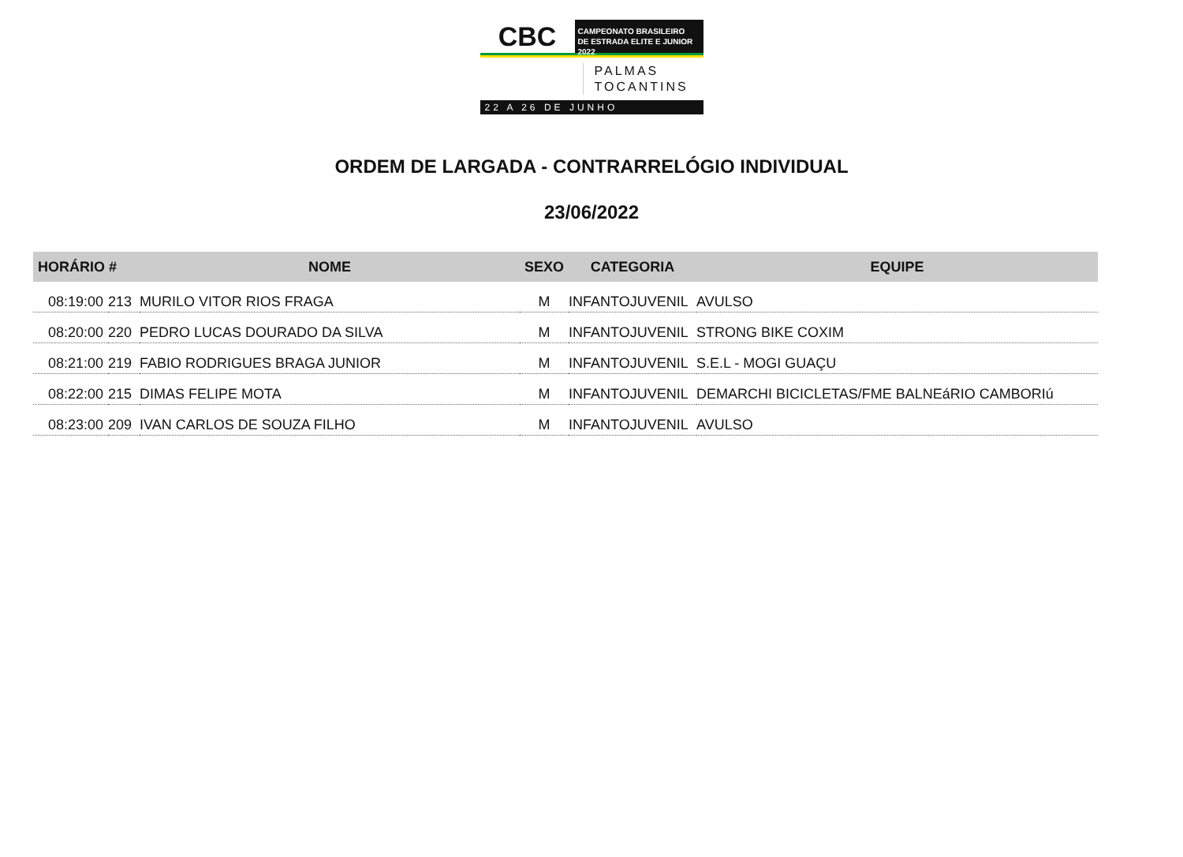CBC
CAMPEONATO BRASILEIRO
DE ESTRADA ELITE E JUNIOR 2022
PALMAS
TOCANTINS
22 A 26 DE JUNHO
ORDEM DE LARGADA - CONTRARRELÓGIO INDIVIDUAL
23/06/2022
| HORÁRIO | # | NOME | SEXO | CATEGORIA | EQUIPE |
| --- | --- | --- | --- | --- | --- |
| 08:19:00 | 213 | MURILO VITOR RIOS FRAGA | M | INFANTOJUVENIL | AVULSO |
| 08:20:00 | 220 | PEDRO LUCAS DOURADO DA SILVA | M | INFANTOJUVENIL | STRONG BIKE COXIM |
| 08:21:00 | 219 | FABIO RODRIGUES BRAGA JUNIOR | M | INFANTOJUVENIL | S.E.L - MOGI GUAÇU |
| 08:22:00 | 215 | DIMAS FELIPE MOTA | M | INFANTOJUVENIL | DEMARCHI BICICLETAS/FME BALNEáRIO CAMBORIú |
| 08:23:00 | 209 | IVAN CARLOS DE SOUZA FILHO | M | INFANTOJUVENIL | AVULSO |